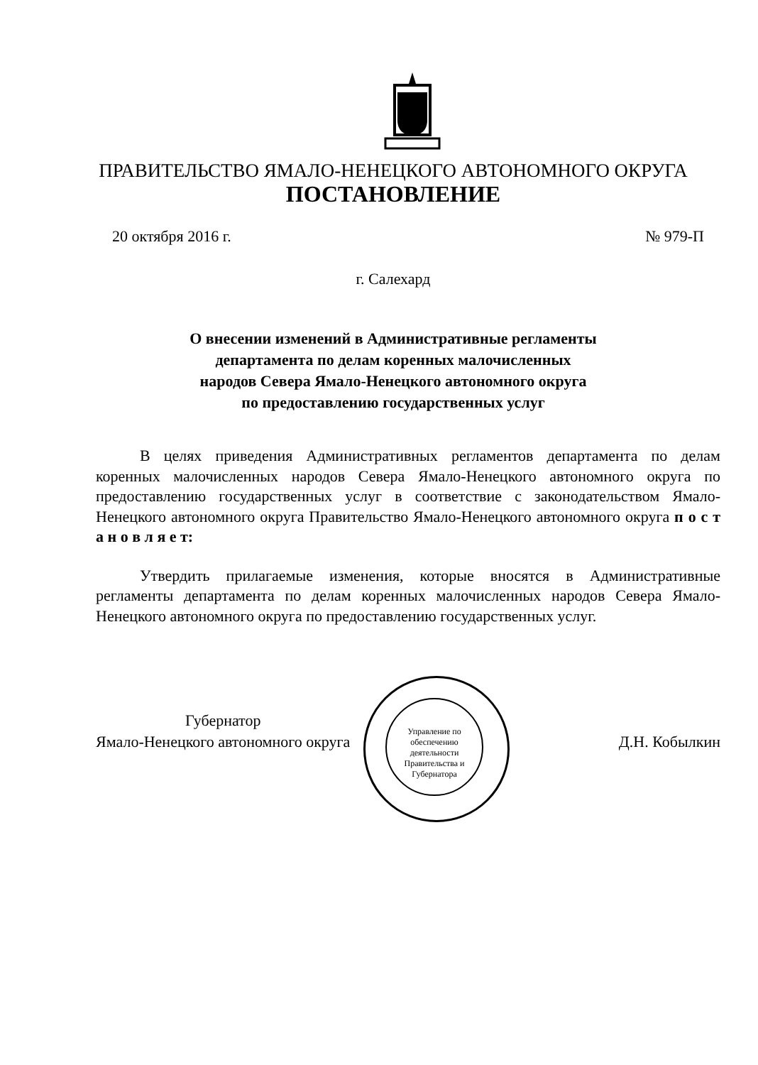ПРАВИТЕЛЬСТВО ЯМАЛО-НЕНЕЦКОГО АВТОНОМНОГО ОКРУГА
ПОСТАНОВЛЕНИЕ
20 октября 2016 г. № 979-П
г. Салехард
О внесении изменений в Административные регламенты
департамента по делам коренных малочисленных
народов Севера Ямало-Ненецкого автономного округа
по предоставлению государственных услуг
В целях приведения Административных регламентов департамента по делам коренных малочисленных народов Севера Ямало-Ненецкого автономного округа по предоставлению государственных услуг в соответствие с законодательством Ямало-Ненецкого автономного округа Правительство Ямало-Ненецкого автономного округа п о с т а н о в л я е т:
Утвердить прилагаемые изменения, которые вносятся в Административные регламенты департамента по делам коренных малочисленных народов Севера Ямало-Ненецкого автономного округа по предоставлению государственных услуг.
Управление по обеспечению деятельности Правительства и Губернатора
Губернатор
Ямало-Ненецкого автономного округа
Д.Н. Кобылкин